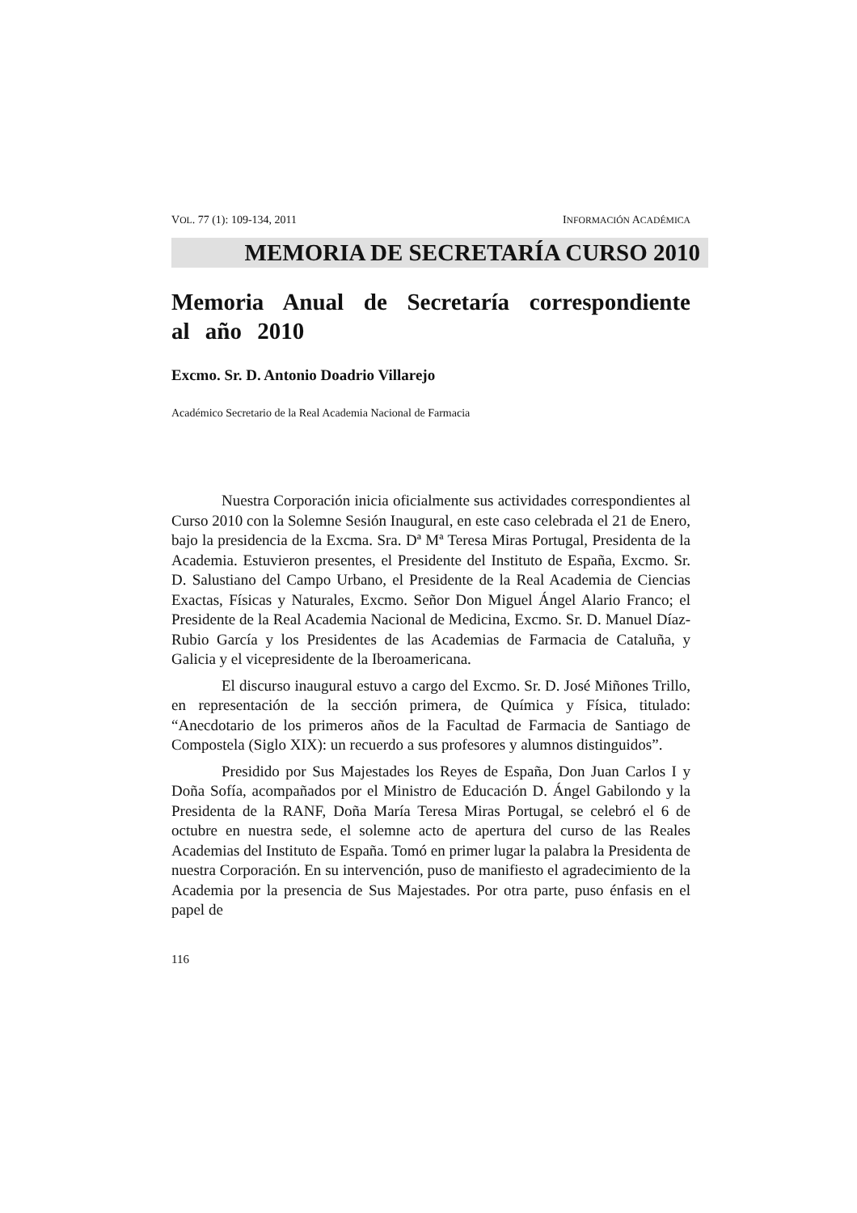VOL. 77 (1): 109-134, 2011 INFORMACIÓN ACADÉMICA
MEMORIA DE SECRETARÍA CURSO 2010
Memoria Anual de Secretaría correspondiente al año 2010
Excmo. Sr. D. Antonio Doadrio Villarejo
Académico Secretario de la Real Academia Nacional de Farmacia
Nuestra Corporación inicia oficialmente sus actividades correspondientes al Curso 2010 con la Solemne Sesión Inaugural, en este caso celebrada el 21 de Enero, bajo la presidencia de la Excma. Sra. Dª Mª Teresa Miras Portugal, Presidenta de la Academia. Estuvieron presentes, el Presidente del Instituto de España, Excmo. Sr. D. Salustiano del Campo Urbano, el Presidente de la Real Academia de Ciencias Exactas, Físicas y Naturales, Excmo. Señor Don Miguel Ángel Alario Franco; el Presidente de la Real Academia Nacional de Medicina, Excmo. Sr. D. Manuel Díaz-Rubio García y los Presidentes de las Academias de Farmacia de Cataluña, y Galicia y el vicepresidente de la Iberoamericana.
El discurso inaugural estuvo a cargo del Excmo. Sr. D. José Miñones Trillo, en representación de la sección primera, de Química y Física, titulado: “Anecdotario de los primeros años de la Facultad de Farmacia de Santiago de Compostela (Siglo XIX): un recuerdo a sus profesores y alumnos distinguidos”.
Presidido por Sus Majestades los Reyes de España, Don Juan Carlos I y Doña Sofía, acompañados por el Ministro de Educación D. Ángel Gabilondo y la Presidenta de la RANF, Doña María Teresa Miras Portugal, se celebró el 6 de octubre en nuestra sede, el solemne acto de apertura del curso de las Reales Academias del Instituto de España. Tomó en primer lugar la palabra la Presidenta de nuestra Corporación. En su intervención, puso de manifiesto el agradecimiento de la Academia por la presencia de Sus Majestades. Por otra parte, puso énfasis en el papel de
116